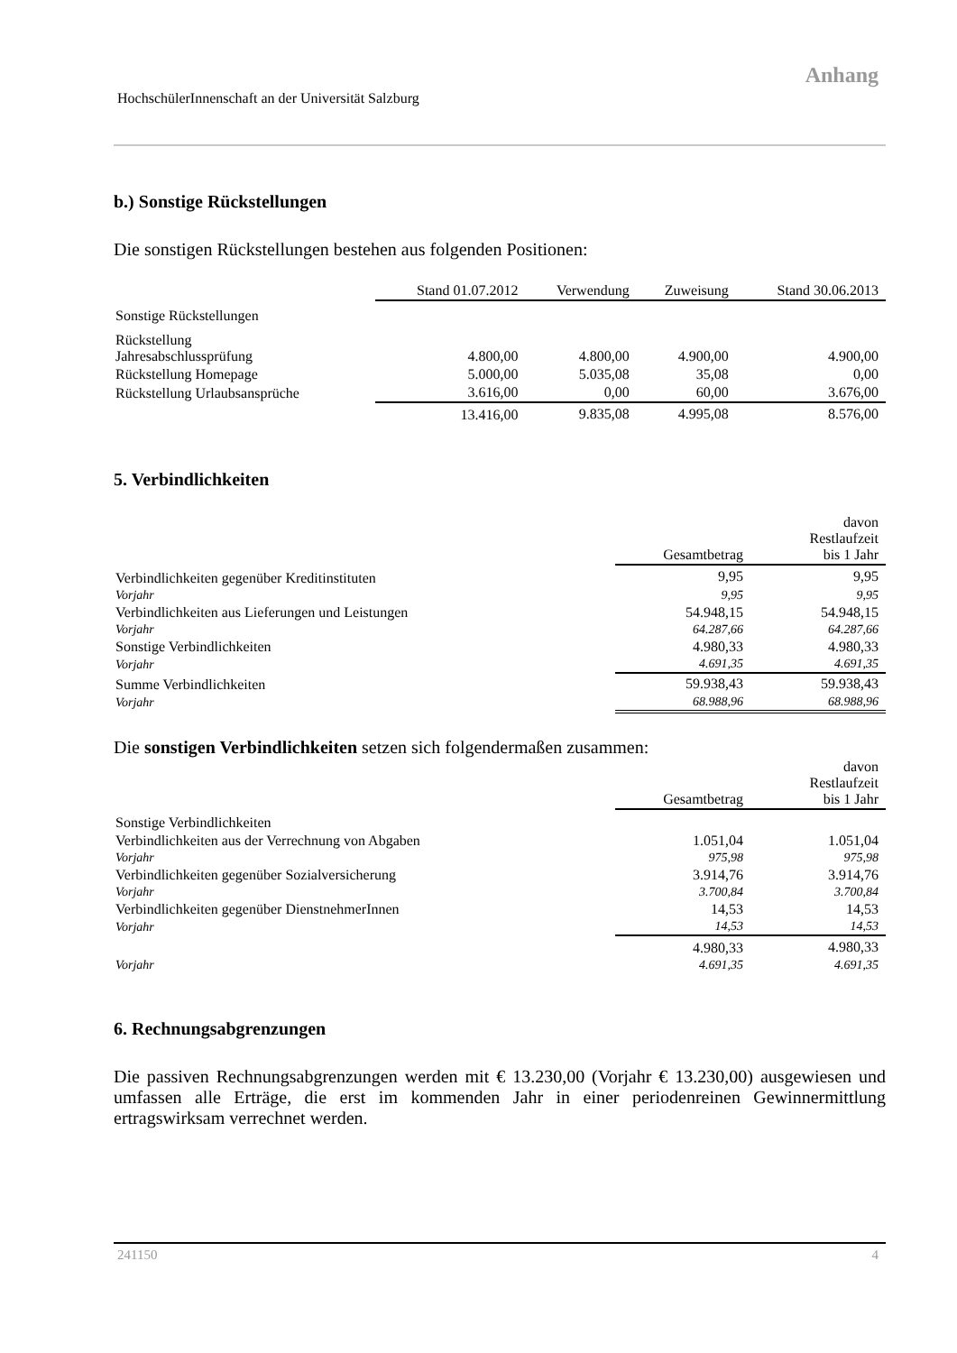Anhang
HochschülerInnenschaft an der Universität Salzburg
b.) Sonstige Rückstellungen
Die sonstigen Rückstellungen bestehen aus folgenden Positionen:
| | Stand 01.07.2012 | Verwendung | Zuweisung | Stand 30.06.2013 |
| Sonstige Rückstellungen | | | | |
| Rückstellung Jahresabschlussprüfung | 4.800,00 | 4.800,00 | 4.900,00 | 4.900,00 |
| Rückstellung Homepage | 5.000,00 | 5.035,08 | 35,08 | 0,00 |
| Rückstellung Urlaubsansprüche | 3.616,00 | 0,00 | 60,00 | 3.676,00 |
| | 13.416,00 | 9.835,08 | 4.995,08 | 8.576,00 |
5. Verbindlichkeiten
| | Gesamtbetrag | davon Restlaufzeit bis 1 Jahr |
| Verbindlichkeiten gegenüber Kreditinstituten | 9,95 | 9,95 |
| Vorjahr | 9,95 | 9,95 |
| Verbindlichkeiten aus Lieferungen und Leistungen | 54.948,15 | 54.948,15 |
| Vorjahr | 64.287,66 | 64.287,66 |
| Sonstige Verbindlichkeiten | 4.980,33 | 4.980,33 |
| Vorjahr | 4.691,35 | 4.691,35 |
| Summe Verbindlichkeiten | 59.938,43 | 59.938,43 |
| Vorjahr | 68.988,96 | 68.988,96 |
Die sonstigen Verbindlichkeiten setzen sich folgendermaßen zusammen:
| | Gesamtbetrag | davon Restlaufzeit bis 1 Jahr |
| Sonstige Verbindlichkeiten | | |
| Verbindlichkeiten aus der Verrechnung von Abgaben | 1.051,04 | 1.051,04 |
| Vorjahr | 975,98 | 975,98 |
| Verbindlichkeiten gegenüber Sozialversicherung | 3.914,76 | 3.914,76 |
| Vorjahr | 3.700,84 | 3.700,84 |
| Verbindlichkeiten gegenüber DienstnehmerInnen | 14,53 | 14,53 |
| Vorjahr | 14,53 | 14,53 |
| | 4.980,33 | 4.980,33 |
| Vorjahr | 4.691,35 | 4.691,35 |
6. Rechnungsabgrenzungen
Die passiven Rechnungsabgrenzungen werden mit € 13.230,00 (Vorjahr € 13.230,00) ausgewiesen und umfassen alle Erträge, die erst im kommenden Jahr in einer periodenreinen Gewinnermittlung ertragswirksam verrechnet werden.
241150 4